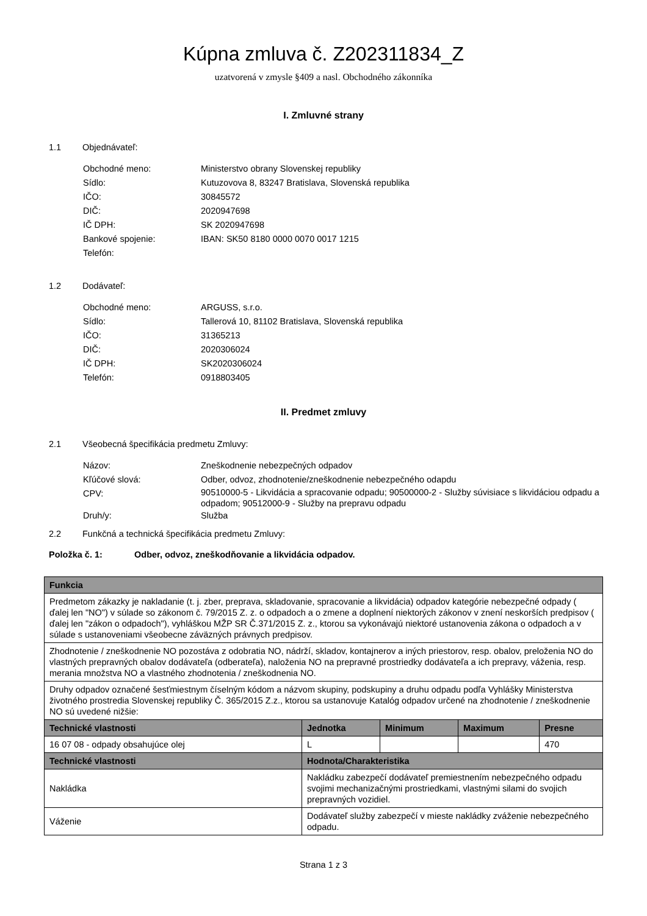Kúpna zmluva č. Z202311834_Z
uzatvorená v zmysle §409 a nasl. Obchodného zákonníka
I. Zmluvné strany
1.1 Objednávateľ:
Obchodné meno: Ministerstvo obrany Slovenskej republiky
Sídlo: Kutuzovova 8, 83247 Bratislava, Slovenská republika
IČO: 30845572
DIČ: 2020947698
IČ DPH: SK 2020947698
Bankové spojenie: IBAN: SK50 8180 0000 0070 0017 1215
Telefón:
1.2 Dodávateľ:
Obchodné meno: ARGUSS, s.r.o.
Sídlo: Tallerová 10, 81102 Bratislava, Slovenská republika
IČO: 31365213
DIČ: 2020306024
IČ DPH: SK2020306024
Telefón: 0918803405
II. Predmet zmluvy
2.1 Všeobecná špecifikácia predmetu Zmluvy:
Názov: Zneškodnenie nebezpečných odpadov
Kľúčové slová: Odber, odvoz, zhodnotenie/zneškodnenie nebezpečného odapdu
CPV: 90510000-5 - Likvidácia a spracovanie odpadu; 90500000-2 - Služby súvisiace s likvidáciou odpadu a odpadom; 90512000-9 - Služby na prepravu odpadu
Druh/y: Služba
2.2 Funkčná a technická špecifikácia predmetu Zmluvy:
Položka č. 1: Odber, odvoz, zneškodňovanie a likvidácia odpadov.
| Funkcia | | | | |
| --- | --- | --- | --- | --- |
| Predmetom zákazky je nakladanie (t. j. zber, preprava, skladovanie, spracovanie a likvidácia) odpadov kategórie nebezpečné odpady ( ďalej len "NO") v súlade so zákonom č. 79/2015 Z. z. o odpadoch a o zmene a doplnení niektorých zákonov v znení neskorších predpisov ( ďalej len "zákon o odpadoch"), vyhláškou MŽP SR Č.371/2015 Z. z., ktorou sa vykonávajú niektoré ustanovenia zákona o odpadoch a v súlade s ustanoveniami všeobecne záväzných právnych predpisov. | | | | |
| Zhodnotenie / zneškodnenie NO pozostáva z odobratia NO, nádrží, skladov, kontajnerov a iných priestorov, resp. obalov, preloženia NO do vlastných prepravných obalov dodávateľa (odberateľa), naloženia NO na prepravné prostriedky dodávateľa a ich prepravy, váženia, resp. merania množstva NO a vlastného zhodnotenia / zneškodnenia NO. | | | | |
| Druhy odpadov označené šesťmiestnym číselným kódom a názvom skupiny, podskupiny a druhu odpadu podľa Vyhlášky Ministerstva životného prostredia Slovenskej republiky Č. 365/2015 Z.z., ktorou sa ustanovuje Katalóg odpadov určené na zhodnotenie / zneškodnenie NO sú uvedené nižšie: | | | | |
| Technické vlastnosti | Jednotka | Minimum | Maximum | Presne |
| 16 07 08 - odpady obsahujúce olej | L | | | 470 |
| Technické vlastnosti | Hodnota/Charakteristika | | | |
| Nakládka | Nakládku zabezpečí dodávateľ premiestnením nebezpečného odpadu svojimi mechanizačnými prostriedkami, vlastnými silami do svojich prepravných vozidiel. | | | |
| Váženie | Dodávateľ služby zabezpečí v mieste nakládky zváženie nebezpečného odpadu. | | | |
Strana 1 z 3